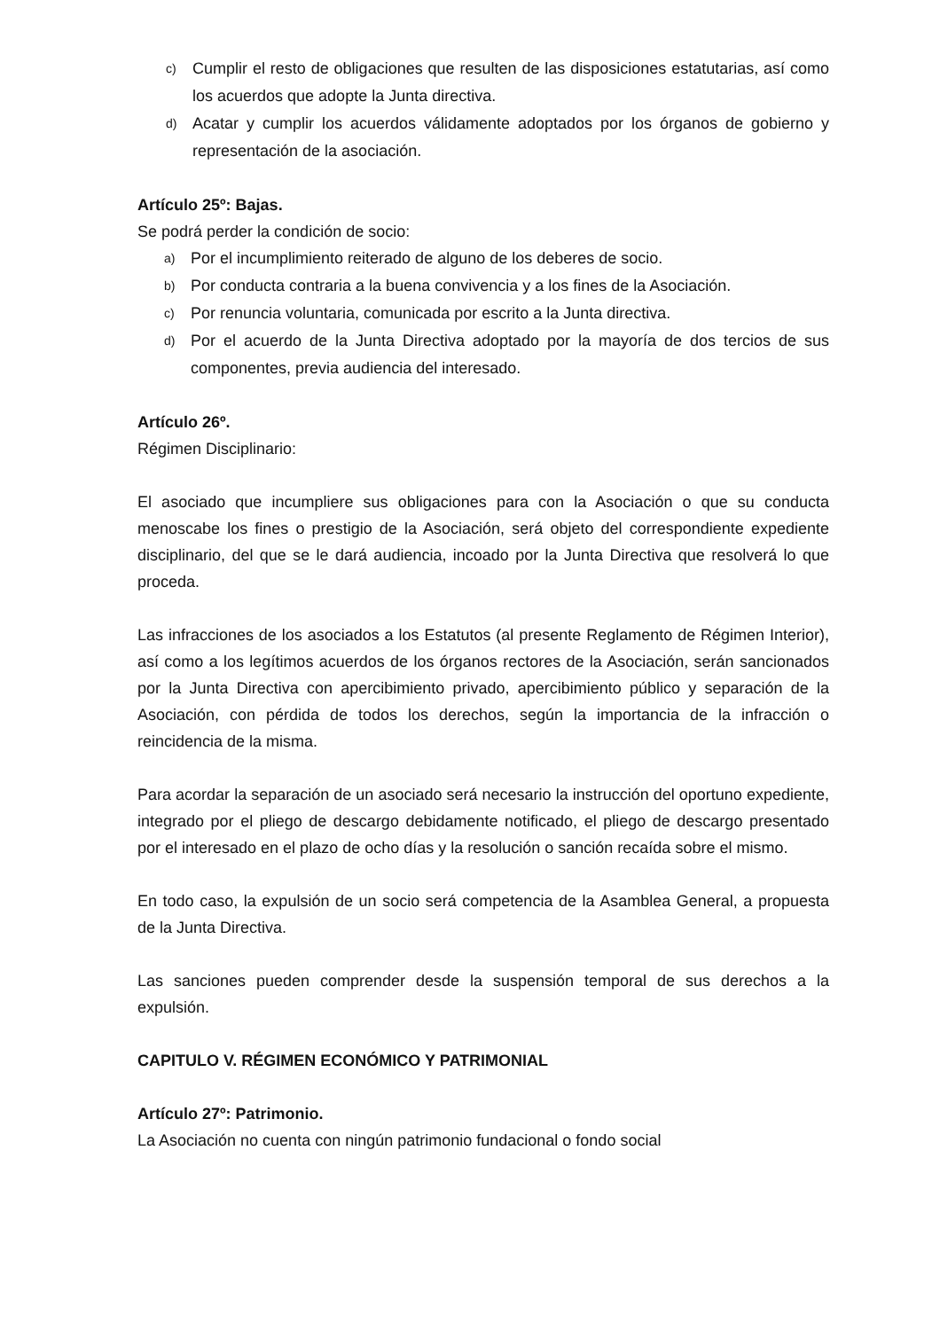c) Cumplir el resto de obligaciones que resulten de las disposiciones estatutarias, así como los acuerdos que adopte la Junta directiva.
d) Acatar y cumplir los acuerdos válidamente adoptados por los órganos de gobierno y representación de la asociación.
Artículo 25º: Bajas.
Se podrá perder la condición de socio:
a) Por el incumplimiento reiterado de alguno de los deberes de socio.
b) Por conducta contraria a la buena convivencia y a los fines de la Asociación.
c) Por renuncia voluntaria, comunicada por escrito a la Junta directiva.
d) Por el acuerdo de la Junta Directiva adoptado por la mayoría de dos tercios de sus componentes, previa audiencia del interesado.
Artículo 26º.
Régimen Disciplinario:
El asociado que incumpliere sus obligaciones para con la Asociación o que su conducta menoscabe los fines o prestigio de la Asociación, será objeto del correspondiente expediente disciplinario, del que se le dará audiencia, incoado por la Junta Directiva que resolverá lo que proceda.
Las infracciones de los asociados a los Estatutos (al presente Reglamento de Régimen Interior), así como a los legítimos acuerdos de los órganos rectores de la Asociación, serán sancionados por la Junta Directiva con apercibimiento privado, apercibimiento público y separación de la Asociación, con pérdida de todos los derechos, según la importancia de la infracción o reincidencia de la misma.
Para acordar la separación de un asociado será necesario la instrucción del oportuno expediente, integrado por el pliego de descargo debidamente notificado, el pliego de descargo presentado por el interesado en el plazo de ocho días y la resolución o sanción recaída sobre el mismo.
En todo caso, la expulsión de un socio será competencia de la Asamblea General, a propuesta de la Junta Directiva.
Las sanciones pueden comprender desde la suspensión temporal de sus derechos a la expulsión.
CAPITULO V. RÉGIMEN ECONÓMICO Y PATRIMONIAL
Artículo 27º: Patrimonio.
La Asociación no cuenta con ningún patrimonio fundacional o fondo social